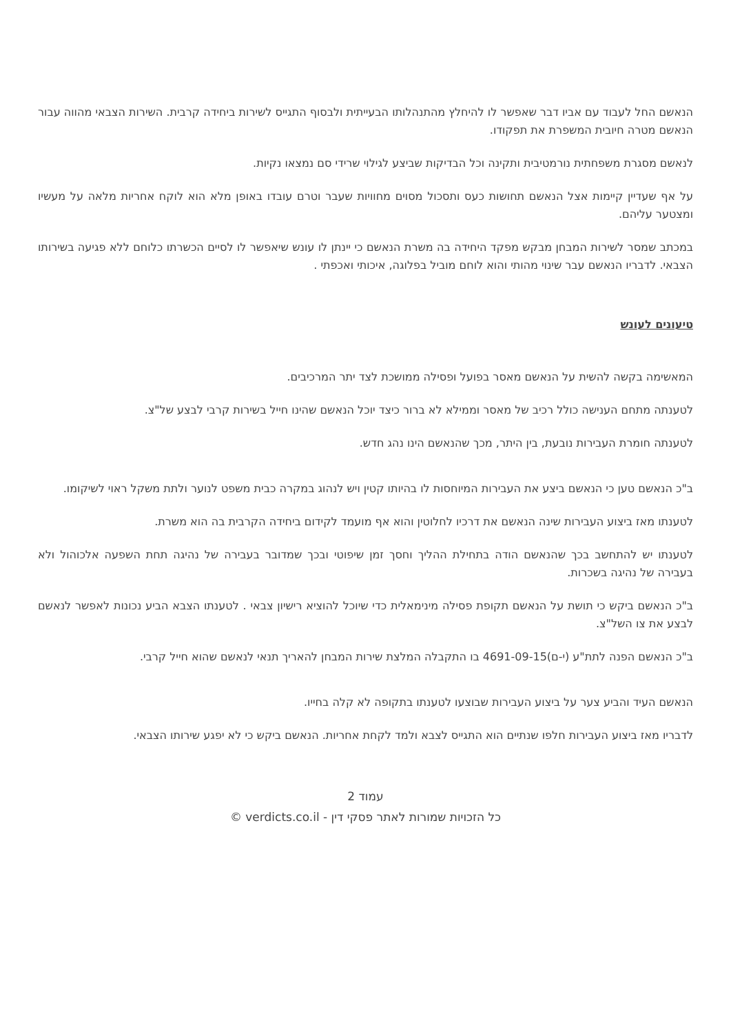הנאשם החל לעבוד עם אביו דבר שאפשר לו להיחלץ מהתנהלותו הבעייתית ולבסוף התגייס לשירות ביחידה קרבית. השירות הצבאי מהווה עבור הנאשם מטרה חיובית המשפרת את תפקודו.
לנאשם מסגרת משפחתית נורמטיבית ותקינה וכל הבדיקות שביצע לגילוי שרידי סם נמצאו נקיות.
על אף שעדיין קיימות אצל הנאשם תחושות כעס ותסכול מסוים מחוויות שעבר וטרם עובדו באופן מלא הוא לוקח אחריות מלאה על מעשיו ומצטער עליהם.
במכתב שמסר לשירות המבחן מבקש מפקד היחידה בה משרת הנאשם כי יינתן לו עונש שיאפשר לו לסיים הכשרתו כלוחם ללא פגיעה בשירותו הצבאי. לדבריו הנאשם עבר שינוי מהותי והוא לוחם מוביל בפלוגה, איכותי ואכפתי .
טיעונים לעונש
המאשימה בקשה להשית על הנאשם מאסר בפועל ופסילה ממושכת לצד יתר המרכיבים.
לטענתה מתחם הענישה כולל רכיב של מאסר וממילא לא ברור כיצד יוכל הנאשם שהינו חייל בשירות קרבי לבצע של"צ.
לטענתה חומרת העבירות נובעת, בין היתר, מכך שהנאשם הינו נהג חדש.
ב"כ הנאשם טען כי הנאשם ביצע את העבירות המיוחסות לו בהיותו קטין ויש לנהוג במקרה כבית משפט לנוער ולתת משקל ראוי לשיקומו.
לטענתו מאז ביצוע העבירות שינה הנאשם את דרכיו לחלוטין והוא אף מועמד לקידום ביחידה הקרבית בה הוא משרת.
לטענתו יש להתחשב בכך שהנאשם הודה בתחילת ההליך וחסך זמן שיפוטי ובכך שמדובר בעבירה של נהיגה תחת השפעה אלכוהול ולא בעבירה של נהיגה בשכרות.
ב"כ הנאשם ביקש כי תושת על הנאשם תקופת פסילה מינימאלית כדי שיוכל להוציא רישיון צבאי . לטענתו הצבא הביע נכונות לאפשר לנאשם לבצע את צו השל"צ.
ב"כ הנאשם הפנה לתת"ע (י-ם)4691-09-15 בו התקבלה המלצת שירות המבחן להאריך תנאי לנאשם שהוא חייל קרבי.
הנאשם העיד והביע צער על ביצוע העבירות שבוצעו לטענתו בתקופה לא קלה בחייו.
לדבריו מאז ביצוע העבירות חלפו שנתיים הוא התגייס לצבא ולמד לקחת אחריות. הנאשם ביקש כי לא יפגע שירותו הצבאי.
עמוד 2
כל הזכויות שמורות לאתר פסקי דין - verdicts.co.il ©